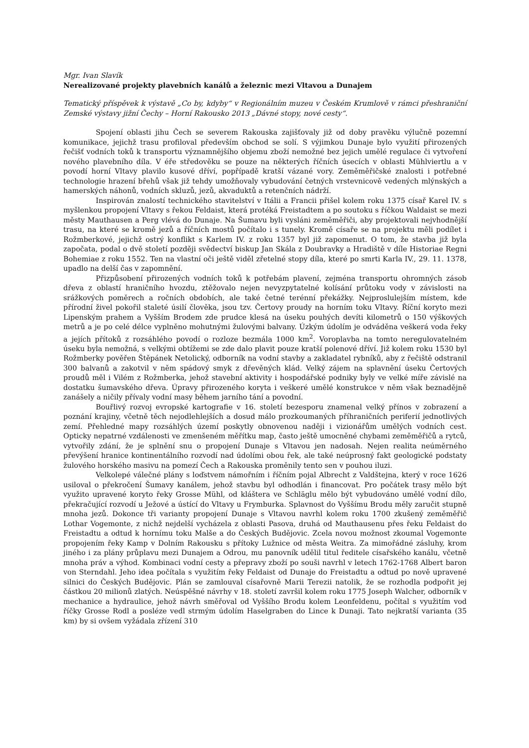Mgr. Ivan Slavík
Nerealizované projekty plavebních kanálů a železnic mezi Vltavou a Dunajem
Tematický příspěvek k výstavě „Co by, kdyby“ v Regionálním muzeu v Českém Krumlově v rámci přeshraniční Zemské výstavy jižní Čechy – Horní Rakousko 2013 „Dávné stopy, nové cesty“.
Spojení oblasti jihu Čech se severem Rakouska zajišťovaly již od doby pravěku výlučně pozemní komunikace, jejichž trasu profiloval především obchod se solí. S výjimkou Dunaje bylo využití přirozených řečišť vodních toků k transportu významnějšího objemu zboží nemožné bez jejich umělé regulace či vytvoření nového plavebního díla. V éře středověku se pouze na některých říčních úsecích v oblasti Mühlviertlu a v povodí horní Vltavy plavilo kusové dříví, popřípadě kratší vázané vory. Zeměměřičské znalosti i potřebné technologie hrazení břehů však již tehdy umožňovaly vybudování četných vrstevnicově vedených mlýnských a hamerských náhonů, vodních skluzů, jezů, akvaduktů a retenčních nádrží.
Inspirován znalostí technického stavitelství v Itálii a Francii přišel kolem roku 1375 císař Karel IV. s myšlenkou propojení Vltavy s řekou Feldaist, která protéká Freistadtem a po soutoku s říčkou Waldaist se mezi městy Mauthausen a Perg vlévá do Dunaje. Na Šumavu byli vysláni zeměměřiči, aby projektovali nejvhodnější trasu, na které se kromě jezů a říčních mostů počítalo i s tunely. Kromě císaře se na projektu měli podílet i Rožmberkové, jejichž ostrý konflikt s Karlem IV. z roku 1357 byl již zapomenut. O tom, že stavba již byla započata, podal o dvě století později svědectví biskup Jan Skála z Doubravky a Hradiště v díle Historiae Regni Bohemiae z roku 1552. Ten na vlastní oči ještě viděl zřetelné stopy díla, které po smrti Karla IV., 29. 11. 1378, upadlo na delší čas v zapomnění.
Přizpůsobení přirozených vodních toků k potřebám plavení, zejména transportu ohromných zásob dřeva z oblastí hraničního hvozdu, ztěžovalo nejen nevyzpytatelné kolísání průtoku vody v závislosti na srážkových poměrech a ročních obdobích, ale také četné terénní překážky. Nejproslulejším místem, kde přírodní živel pokořil staleté úsilí člověka, jsou tzv. Čertovy proudy na horním toku Vltavy. Říční koryto mezi Lipenským prahem a Vyšším Brodem zde prudce klesá na úseku pouhých devíti kilometrů o 150 výškových metrů a je po celé délce vyplněno mohutnými žulovými balvany. Úzkým údolím je odváděna veškerá voda řeky a jejích přítoků z rozsáhlého povodí o rozloze bezmála 1000 km<sup>2</sup>. Voroplavba na tomto neregulovatelném úseku byla nemožná, s velkými obtížemi se zde dalo plavit pouze kratší polenové dříví. Již kolem roku 1530 byl Rožmberky pověřen Štěpánek Netolický, odborník na vodní stavby a zakladatel rybníků, aby z řečiště odstranil 300 balvanů a zakotvil v něm spádový smyk z dřevěných klád. Velký zájem na splavnění úseku Čertových proudů měl i Vilém z Rožmberka, jehož stavební aktivity i hospodářské podniky byly ve velké míře závislé na dostatku šumavského dřeva. Úpravy přirozeného koryta i veškeré umělé konstrukce v něm však beznadějně zanášely a ničily přívaly vodní masy během jarního tání a povodní.
Bouřlivý rozvoj evropské kartografie v 16. století bezesporu znamenal velký přínos v zobrazení a poznání krajiny, včetně těch nejodlehlejších a dosud málo prozkoumaných příhraničních periferií jednotlivých zemí. Přehledné mapy rozsáhlých území poskytly obnovenou naději i vizionářům umělých vodních cest. Opticky nepatrné vzdálenosti ve zmenšeném měřítku map, často ještě umocněné chybami zeměměřičů a rytců, vytvořily zdání, že je splnění snu o propojení Dunaje s Vltavou jen nadosah. Nejen realita neúměrného převýšení hranice kontinentálního rozvodí nad údolími obou řek, ale také neúprosný fakt geologické podstaty žulového horského masivu na pomezí Čech a Rakouska proměnily tento sen v pouhou iluzi.
Velkolepé válečné plány s loďstvem námořním i říčním pojal Albrecht z Valdštejna, který v roce 1626 usiloval o překročení Šumavy kanálem, jehož stavbu byl odhodlán i financovat. Pro počátek trasy mělo být využito upravené koryto řeky Grosse Mühl, od kláštera ve Schläglu mělo být vybudováno umělé vodní dílo, překračující rozvodí u Ježové a ústící do Vltavy u Frymburka. Splavnost do Vyššímu Brodu měly zaručit stupně mnoha jezů. Dokonce tři varianty propojení Dunaje s Vltavou navrhl kolem roku 1700 zkušený zeměměřič Lothar Vogemonte, z nichž nejdelší vycházela z oblasti Pasova, druhá od Mauthausenu přes řeku Feldaist do Freistadtu a odtud k hornímu toku Malše a do Českých Budějovic. Zcela novou možnost zkoumal Vogemonte propojením řeky Kamp v Dolním Rakousku s přítoky Lužnice od města Weitra. Za mimořádné zásluhy, krom jiného i za plány průplavu mezi Dunajem a Odrou, mu panovník udělil titul ředitele císařského kanálu, včetně mnoha práv a výhod. Kombinaci vodní cesty a přepravy zboží po souši navrhl v letech 1762-1768 Albert baron von Sterndahl. Jeho idea počítala s využitím řeky Feldaist od Dunaje do Freistadtu a odtud po nově upravené silnici do Českých Budějovic. Plán se zamlouval císařovně Marii Terezii natolik, že se rozhodla podpořit jej částkou 20 milionů zlatých. Neúspěšné návrhy v 18. století završil kolem roku 1775 Joseph Walcher, odborník v mechanice a hydraulice, jehož návrh směřoval od Vyššího Brodu kolem Leonfeldenu, počítal s využitím vod říčky Grosse Rodl a posléze vedl strmým údolím Haselgraben do Lince k Dunaji. Tato nejkratší varianta (35 km) by si ovšem vyžádala zřízení 310